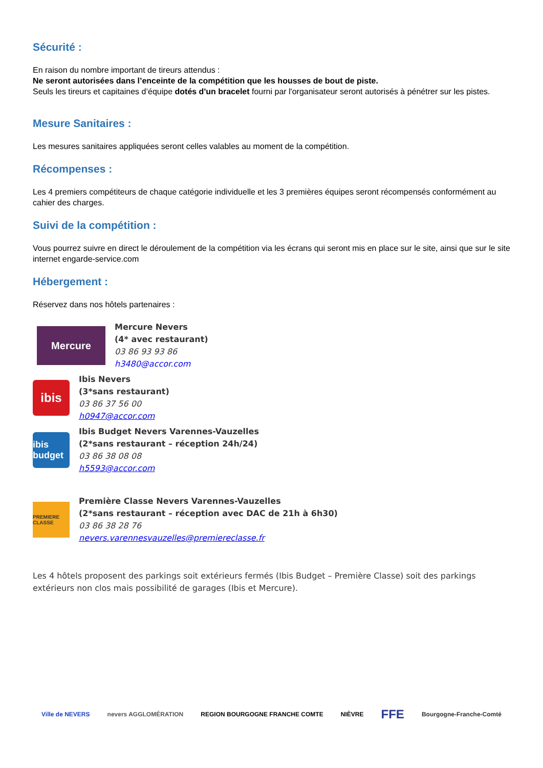Sécurité :
En raison du nombre important de tireurs attendus :
Ne seront autorisées dans l’enceinte de la compétition que les housses de bout de piste.
Seuls les tireurs et capitaines d’équipe dotés d'un bracelet fourni par l'organisateur seront autorisés à pénétrer sur les pistes.
Mesure Sanitaires :
Les mesures sanitaires appliquées seront celles valables au moment de la compétition.
Récompenses :
Les 4 premiers compétiteurs de chaque catégorie individuelle et les 3 premières équipes seront récompensés conformément au cahier des charges.
Suivi de la compétition :
Vous pourrez suivre en direct le déroulement de la compétition via les écrans qui seront mis en place sur le site, ainsi que sur le site internet engarde-service.com
Hébergement :
Réservez dans nos hôtels partenaires :
Mercure
Mercure Nevers
(4* avec restaurant)
03 86 93 93 86
h3480@accor.com
ibis
Ibis Nevers
(3*sans restaurant)
03 86 37 56 00
h0947@accor.com
ibis budget
Ibis Budget Nevers Varennes-Vauzelles
(2*sans restaurant – réception 24h/24)
03 86 38 08 08
h5593@accor.com
PREMIERE CLASSE
Première Classe Nevers Varennes-Vauzelles
(2*sans restaurant – réception avec DAC de 21h à 6h30)
03 86 38 28 76
nevers.varennesvauzelles@premiereclasse.fr
Les 4 hôtels proposent des parkings soit extérieurs fermés (Ibis Budget – Première Classe) soit des parkings extérieurs non clos mais possibilité de garages (Ibis et Mercure).
Ville de NEVERS nevers AGGLOMÉRATION REGION BOURGOGNE FRANCHE COMTE NIÈVRE FFE Bourgogne-Franche-Comté